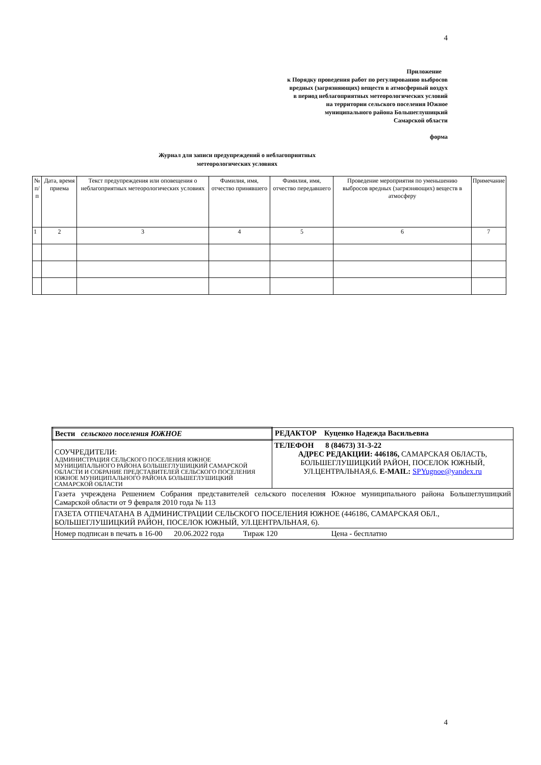4
Приложение
к Порядку проведения работ по регулированию выбросов
вредных (загрязняющих) веществ в атмосферный воздух
в период неблагоприятных метеорологических условий
на территории сельского поселения Южное
муниципального района Большеглушицкий
Самарской области
форма
Журнал для записи предупреждений о неблагоприятных
метеорологических условиях
| № п/п | Дата, время приема | Текст предупреждения или оповещения о неблагоприятных метеорологических условиях | Фамилия, имя, отчество принявшего | Фамилия, имя, отчество передавшего | Проведение мероприятия по уменьшению выбросов вредных (загрязняющих) веществ в атмосферу | Примечание |
| --- | --- | --- | --- | --- | --- | --- |
| 1 | 2 | 3 | 4 | 5 | 6 | 7 |
| Вести сельского поселения ЮЖНОЕ | РЕДАКТОР Куценко Надежда Васильевна |
| СОУЧРЕДИТЕЛИ: АДМИНИСТРАЦИЯ СЕЛЬСКОГО ПОСЕЛЕНИЯ ЮЖНОЕ МУНИЦИПАЛЬНОГО РАЙОНА БОЛЬШЕГЛУШИЦКИЙ САМАРСКОЙ ОБЛАСТИ И СОБРАНИЕ ПРЕДСТАВИТЕЛЕЙ СЕЛЬСКОГО ПОСЕЛЕНИЯ ЮЖНОЕ МУНИЦИПАЛЬНОГО РАЙОНА БОЛЬШЕГЛУШИЦКИЙ САМАРСКОЙ ОБЛАСТИ | ТЕЛЕФОН 8 (84673) 31-3-22 АДРЕС РЕДАКЦИИ: 446186, САМАРСКАЯ ОБЛАСТЬ, БОЛЬШЕГЛУШИЦКИЙ РАЙОН, ПОСЕЛОК ЮЖНЫЙ, УЛ.ЦЕНТРАЛЬНАЯ,6. E-MAIL: SPYugnoe@yandex.ru |
| Газета учреждена Решением Собрания представителей сельского поселения Южное муниципального района Большеглушицкий Самарской области от 9 февраля 2010 года № 113 | |
| ГАЗЕТА ОТПЕЧАТАНА В АДМИНИСТРАЦИИ СЕЛЬСКОГО ПОСЕЛЕНИЯ ЮЖНОЕ (446186, САМАРСКАЯ ОБЛ., БОЛЬШЕГЛУШИЦКИЙ РАЙОН, ПОСЕЛОК ЮЖНЫЙ, УЛ.ЦЕНТРАЛЬНАЯ, 6). | |
| Номер подписан в печать в 16-00 20.06.2022 года Тираж 120 Цена - бесплатно | |
4